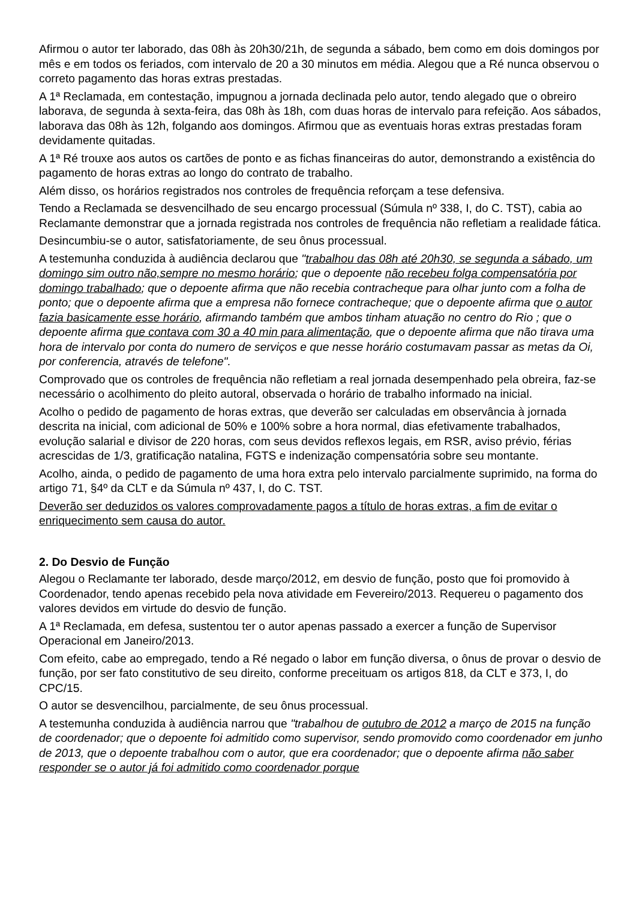Afirmou o autor ter laborado, das 08h às 20h30/21h, de segunda a sábado, bem como em dois domingos por mês e em todos os feriados, com intervalo de 20 a 30 minutos em média. Alegou que a Ré nunca observou o correto pagamento das horas extras prestadas.
A 1ª Reclamada, em contestação, impugnou a jornada declinada pelo autor, tendo alegado que o obreiro laborava, de segunda à sexta-feira, das 08h às 18h, com duas horas de intervalo para refeição. Aos sábados, laborava das 08h às 12h, folgando aos domingos. Afirmou que as eventuais horas extras prestadas foram devidamente quitadas.
A 1ª Ré trouxe aos autos os cartões de ponto e as fichas financeiras do autor, demonstrando a existência do pagamento de horas extras ao longo do contrato de trabalho.
Além disso, os horários registrados nos controles de frequência reforçam a tese defensiva.
Tendo a Reclamada se desvencilhado de seu encargo processual (Súmula nº 338, I, do C. TST), cabia ao Reclamante demonstrar que a jornada registrada nos controles de frequência não refletiam a realidade fática.
Desincumbiu-se o autor, satisfatoriamente, de seu ônus processual.
A testemunha conduzida à audiência declarou que "trabalhou das 08h até 20h30, se segunda a sábado, um domingo sim outro não,sempre no mesmo horário; que o depoente não recebeu folga compensatória por domingo trabalhado; que o depoente afirma que não recebia contracheque para olhar junto com a folha de ponto; que o depoente afirma que a empresa não fornece contracheque; que o depoente afirma que o autor fazia basicamente esse horário, afirmando também que ambos tinham atuação no centro do Rio ; que o depoente afirma que contava com 30 a 40 min para alimentação, que o depoente afirma que não tirava uma hora de intervalo por conta do numero de serviços e que nesse horário costumavam passar as metas da Oi, por conferencia, através de telefone".
Comprovado que os controles de frequência não refletiam a real jornada desempenhado pela obreira, faz-se necessário o acolhimento do pleito autoral, observada o horário de trabalho informado na inicial.
Acolho o pedido de pagamento de horas extras, que deverão ser calculadas em observância à jornada descrita na inicial, com adicional de 50% e 100% sobre a hora normal, dias efetivamente trabalhados, evolução salarial e divisor de 220 horas, com seus devidos reflexos legais, em RSR, aviso prévio, férias acrescidas de 1/3, gratificação natalina, FGTS e indenização compensatória sobre seu montante.
Acolho, ainda, o pedido de pagamento de uma hora extra pelo intervalo parcialmente suprimido, na forma do artigo 71, §4º da CLT e da Súmula nº 437, I, do C. TST.
Deverão ser deduzidos os valores comprovadamente pagos a título de horas extras, a fim de evitar o enriquecimento sem causa do autor.
2. Do Desvio de Função
Alegou o Reclamante ter laborado, desde março/2012, em desvio de função, posto que foi promovido à Coordenador, tendo apenas recebido pela nova atividade em Fevereiro/2013. Requereu o pagamento dos valores devidos em virtude do desvio de função.
A 1ª Reclamada, em defesa, sustentou ter o autor apenas passado a exercer a função de Supervisor Operacional em Janeiro/2013.
Com efeito, cabe ao empregado, tendo a Ré negado o labor em função diversa, o ônus de provar o desvio de função, por ser fato constitutivo de seu direito, conforme preceituam os artigos 818, da CLT e 373, I, do CPC/15.
O autor se desvencilhou, parcialmente, de seu ônus processual.
A testemunha conduzida à audiência narrou que "trabalhou de outubro de 2012 a março de 2015 na função de coordenador; que o depoente foi admitido como supervisor, sendo promovido como coordenador em junho de 2013, que o depoente trabalhou com o autor, que era coordenador; que o depoente afirma não saber responder se o autor já foi admitido como coordenador porque